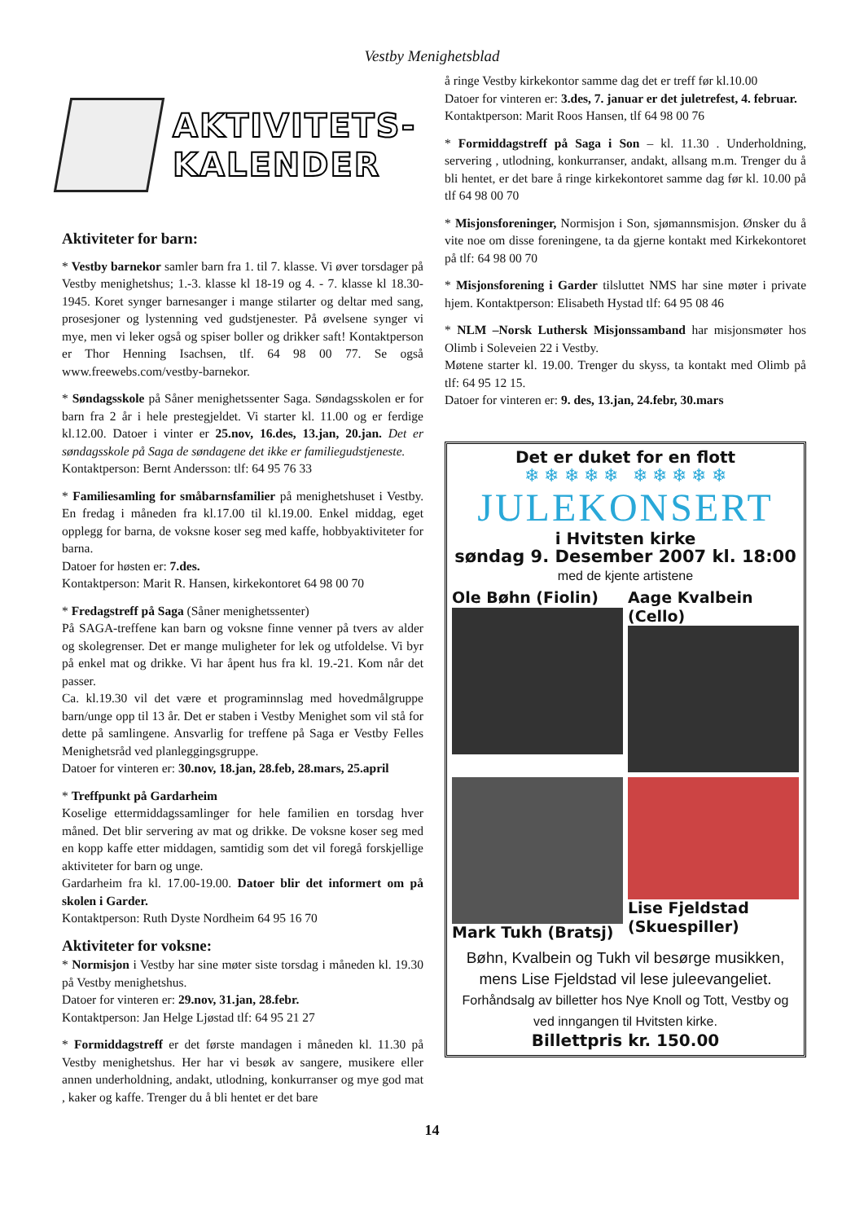Vestby Menighetsblad
AKTIVITETS-
KALENDER
Aktiviteter for barn:
* Vestby barnekor samler barn fra 1. til 7. klasse. Vi øver torsdager på Vestby menighetshus; 1.-3. klasse kl 18-19 og 4. - 7. klasse kl 18.30-1945. Koret synger barnesanger i mange stilarter og deltar med sang, prosesjoner og lystenning ved gudstjenester. På øvelsene synger vi mye, men vi leker også og spiser boller og drikker saft! Kontaktperson er Thor Henning Isachsen, tlf. 64 98 00 77. Se også www.freewebs.com/vestby-barnekor.
* Søndagsskole på Såner menighetssenter Saga. Søndagsskolen er for barn fra 2 år i hele prestegjeldet. Vi starter kl. 11.00 og er ferdige kl.12.00. Datoer i vinter er 25.nov, 16.des, 13.jan, 20.jan. Det er søndagsskole på Saga de søndagene det ikke er familiegudstjeneste.
Kontaktperson: Bernt Andersson: tlf: 64 95 76 33
* Familiesamling for småbarnsfamilier på menighetshuset i Vestby. En fredag i måneden fra kl.17.00 til kl.19.00. Enkel middag, eget opplegg for barna, de voksne koser seg med kaffe, hobbyaktiviteter for barna.
Datoer for høsten er: 7.des.
Kontaktperson: Marit R. Hansen, kirkekontoret 64 98 00 70
* Fredagstreff på Saga (Såner menighetssenter)
På SAGA-treffene kan barn og voksne finne venner på tvers av alder og skolegrenser. Det er mange muligheter for lek og utfoldelse. Vi byr på enkel mat og drikke. Vi har åpent hus fra kl. 19.-21. Kom når det passer.
Ca. kl.19.30 vil det være et programinnslag med hovedmålgruppe barn/unge opp til 13 år. Det er staben i Vestby Menighet som vil stå for dette på samlingene. Ansvarlig for treffene på Saga er Vestby Felles Menighetsråd ved planleggingsgruppe.
Datoer for vinteren er: 30.nov, 18.jan, 28.feb, 28.mars, 25.april
* Treffpunkt på Gardarheim
Koselige ettermiddagssamlinger for hele familien en torsdag hver måned. Det blir servering av mat og drikke. De voksne koser seg med en kopp kaffe etter middagen, samtidig som det vil foregå forskjellige aktiviteter for barn og unge.
Gardarheim fra kl. 17.00-19.00. Datoer blir det informert om på skolen i Garder.
Kontaktperson: Ruth Dyste Nordheim 64 95 16 70
Aktiviteter for voksne:
* Normisjon i Vestby har sine møter siste torsdag i måneden kl. 19.30 på Vestby menighetshus.
Datoer for vinteren er: 29.nov, 31.jan, 28.febr.
Kontaktperson: Jan Helge Ljøstad tlf: 64 95 21 27
* Formiddagstreff er det første mandagen i måneden kl. 11.30 på Vestby menighetshus. Her har vi besøk av sangere, musikere eller annen underholdning, andakt, utlodning, konkurranser og mye god mat , kaker og kaffe. Trenger du å bli hentet er det bare
å ringe Vestby kirkekontor samme dag det er treff før kl.10.00
Datoer for vinteren er: 3.des, 7. januar er det juletrefest, 4. februar.
Kontaktperson: Marit Roos Hansen, tlf 64 98 00 76
* Formiddagstreff på Saga i Son – kl. 11.30 . Underholdning, servering , utlodning, konkurranser, andakt, allsang m.m. Trenger du å bli hentet, er det bare å ringe kirkekontoret samme dag før kl. 10.00 på tlf 64 98 00 70
* Misjonsforeninger, Normisjon i Son, sjømannsmisjon. Ønsker du å vite noe om disse foreningene, ta da gjerne kontakt med Kirkekontoret på tlf: 64 98 00 70
* Misjonsforening i Garder tilsluttet NMS har sine møter i private hjem. Kontaktperson: Elisabeth Hystad tlf: 64 95 08 46
* NLM –Norsk Luthersk Misjonssamband har misjonsmøter hos Olimb i Soleveien 22 i Vestby.
Møtene starter kl. 19.00. Trenger du skyss, ta kontakt med Olimb på tlf: 64 95 12 15.
Datoer for vinteren er: 9. des, 13.jan, 24.febr, 30.mars
Det er duket for en flott
❄ ❄ ❄ ❄ ❄ ❄ ❄ ❄ ❄ ❄
JULEKONSERT
i Hvitsten kirke
søndag 9. Desember 2007 kl. 18:00
med de kjente artistene
Ole Bøhn (Fiolin)
Aage Kvalbein (Cello)
Mark Tukh (Bratsj)
Lise Fjeldstad (Skuespiller)
Bøhn, Kvalbein og Tukh vil besørge musikken, mens Lise Fjeldstad vil lese juleevangeliet.
Forhåndsalg av billetter hos Nye Knoll og Tott, Vestby og ved inngangen til Hvitsten kirke.
Billettpris kr. 150.00
14